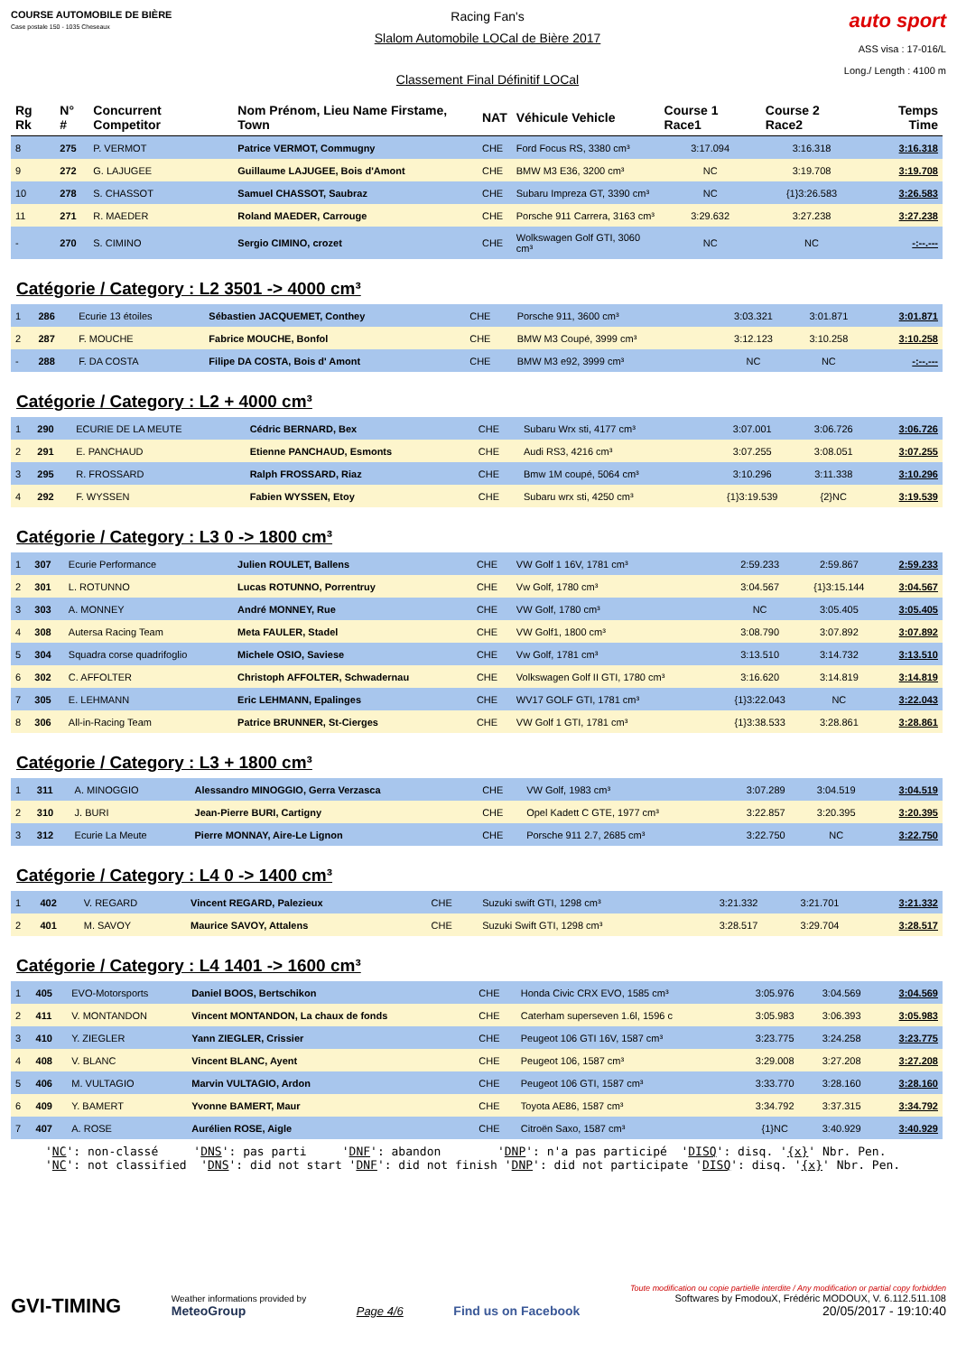COURSE AUTOMOBILE DE BIÈRE
Case postale 150 - 1035 Cheseaux
Racing Fan's
Slalom Automobile LOCal de Bière 2017
Classement Final Définitif LOCal
auto sport
ASS visa : 17-016/L
Long./ Length : 4100 m
| Rg Rk | N° # | Concurrent Competitor | Nom Prénom, Lieu Name Firstame, Town | NAT | Véhicule Vehicle | Course 1 Race1 | Course 2 Race2 | Temps Time |
| --- | --- | --- | --- | --- | --- | --- | --- | --- |
| 8 | 275 | P. VERMOT | Patrice VERMOT, Commugny | CHE | Ford Focus RS, 3380 cm³ | 3:17.094 | 3:16.318 | 3:16.318 |
| 9 | 272 | G. LAJUGEE | Guillaume LAJUGEE, Bois d'Amont | CHE | BMW M3 E36, 3200 cm³ | NC | 3:19.708 | 3:19.708 |
| 10 | 278 | S. CHASSOT | Samuel CHASSOT, Saubraz | CHE | Subaru Impreza GT, 3390 cm³ | NC | {1}3:26.583 | 3:26.583 |
| 11 | 271 | R. MAEDER | Roland MAEDER, Carrouge | CHE | Porsche 911 Carrera, 3163 cm³ | 3:29.632 | 3:27.238 | 3:27.238 |
| - | 270 | S. CIMINO | Sergio CIMINO, crozet | CHE | Wolkswagen Golf GTI, 3060 cm³ | NC | NC | -:--.--- |
Catégorie / Category : L2 3501 -> 4000 cm³
| 1 | 286 | Ecurie 13 étoiles | Sébastien JACQUEMET, Conthey | CHE | Porsche 911, 3600 cm³ | 3:03.321 | 3:01.871 | 3:01.871 |
| 2 | 287 | F. MOUCHE | Fabrice MOUCHE, Bonfol | CHE | BMW M3 Coupé, 3999 cm³ | 3:12.123 | 3:10.258 | 3:10.258 |
| - | 288 | F. DA COSTA | Filipe DA COSTA, Bois d' Amont | CHE | BMW M3 e92, 3999 cm³ | NC | NC | -:--.--- |
Catégorie / Category : L2 + 4000 cm³
| 1 | 290 | ECURIE DE LA MEUTE | Cédric BERNARD, Bex | CHE | Subaru Wrx sti, 4177 cm³ | 3:07.001 | 3:06.726 | 3:06.726 |
| 2 | 291 | E. PANCHAUD | Etienne PANCHAUD, Esmonts | CHE | Audi RS3, 4216 cm³ | 3:07.255 | 3:08.051 | 3:07.255 |
| 3 | 295 | R. FROSSARD | Ralph FROSSARD, Riaz | CHE | Bmw 1M coupé, 5064 cm³ | 3:10.296 | 3:11.338 | 3:10.296 |
| 4 | 292 | F. WYSSEN | Fabien WYSSEN, Etoy | CHE | Subaru wrx sti, 4250 cm³ | {1}3:19.539 | {2}NC | 3:19.539 |
Catégorie / Category : L3 0 -> 1800 cm³
| 1 | 307 | Ecurie Performance | Julien ROULET, Ballens | CHE | VW Golf 1 16V, 1781 cm³ | 2:59.233 | 2:59.867 | 2:59.233 |
| 2 | 301 | L. ROTUNNO | Lucas ROTUNNO, Porrentruy | CHE | Vw Golf, 1780 cm³ | 3:04.567 | {1}3:15.144 | 3:04.567 |
| 3 | 303 | A. MONNEY | André MONNEY, Rue | CHE | VW Golf, 1780 cm³ | NC | 3:05.405 | 3:05.405 |
| 4 | 308 | Autersa Racing Team | Meta FAULER, Stadel | CHE | VW Golf1, 1800 cm³ | 3:08.790 | 3:07.892 | 3:07.892 |
| 5 | 304 | Squadra corse quadrifoglio | Michele OSIO, Saviese | CHE | Vw Golf, 1781 cm³ | 3:13.510 | 3:14.732 | 3:13.510 |
| 6 | 302 | C. AFFOLTER | Christoph AFFOLTER, Schwadernau | CHE | Volkswagen Golf II GTI, 1780 cm³ | 3:16.620 | 3:14.819 | 3:14.819 |
| 7 | 305 | E. LEHMANN | Eric LEHMANN, Epalinges | CHE | WV17 GOLF GTI, 1781 cm³ | {1}3:22.043 | NC | 3:22.043 |
| 8 | 306 | All-in-Racing Team | Patrice BRUNNER, St-Cierges | CHE | VW Golf 1 GTI, 1781 cm³ | {1}3:38.533 | 3:28.861 | 3:28.861 |
Catégorie / Category : L3 + 1800 cm³
| 1 | 311 | A. MINOGGIO | Alessandro MINOGGIO, Gerra Verzasca | CHE | VW Golf, 1983 cm³ | 3:07.289 | 3:04.519 | 3:04.519 |
| 2 | 310 | J. BURI | Jean-Pierre BURI, Cartigny | CHE | Opel Kadett C GTE, 1977 cm³ | 3:22.857 | 3:20.395 | 3:20.395 |
| 3 | 312 | Ecurie La Meute | Pierre MONNAY, Aire-Le Lignon | CHE | Porsche 911 2.7, 2685 cm³ | 3:22.750 | NC | 3:22.750 |
Catégorie / Category : L4 0 -> 1400 cm³
| 1 | 402 | V. REGARD | Vincent REGARD, Palezieux | CHE | Suzuki swift GTI, 1298 cm³ | 3:21.332 | 3:21.701 | 3:21.332 |
| 2 | 401 | M. SAVOY | Maurice SAVOY, Attalens | CHE | Suzuki Swift GTI, 1298 cm³ | 3:28.517 | 3:29.704 | 3:28.517 |
Catégorie / Category : L4 1401 -> 1600 cm³
| 1 | 405 | EVO-Motorsports | Daniel BOOS, Bertschikon | CHE | Honda Civic CRX EVO, 1585 cm³ | 3:05.976 | 3:04.569 | 3:04.569 |
| 2 | 411 | V. MONTANDON | Vincent MONTANDON, La chaux de fonds | CHE | Caterham superseven 1.6l, 1596 c | 3:05.983 | 3:06.393 | 3:05.983 |
| 3 | 410 | Y. ZIEGLER | Yann ZIEGLER, Crissier | CHE | Peugeot 106 GTI 16V, 1587 cm³ | 3:23.775 | 3:24.258 | 3:23.775 |
| 4 | 408 | V. BLANC | Vincent BLANC, Ayent | CHE | Peugeot 106, 1587 cm³ | 3:29.008 | 3:27.208 | 3:27.208 |
| 5 | 406 | M. VULTAGIO | Marvin VULTAGIO, Ardon | CHE | Peugeot 106 GTI, 1587 cm³ | 3:33.770 | 3:28.160 | 3:28.160 |
| 6 | 409 | Y. BAMERT | Yvonne BAMERT, Maur | CHE | Toyota AE86, 1587 cm³ | 3:34.792 | 3:37.315 | 3:34.792 |
| 7 | 407 | A. ROSE | Aurélien ROSE, Aigle | CHE | Citroën Saxo, 1587 cm³ | {1}NC | 3:40.929 | 3:40.929 |
'NC': non-classé 'DNS': pas parti 'DNF': abandon 'DNP': n'a pas participé 'DISQ': disq. '{x}' Nbr. Pen. 'NC': not classified 'DNS': did not start 'DNF': did not finish 'DNP': did not participate 'DISQ': disq. '{x}' Nbr. Pen.
GVI-TIMING
Weather informations provided by
MeteoGroup
Page 4/6
Find us on Facebook
Toute modification ou copie partielle interdite / Any modification or partial copy forbidden
Softwares by FmodouX, Frédéric MODOUX, V. 6.112.511.108
20/05/2017 - 19:10:40